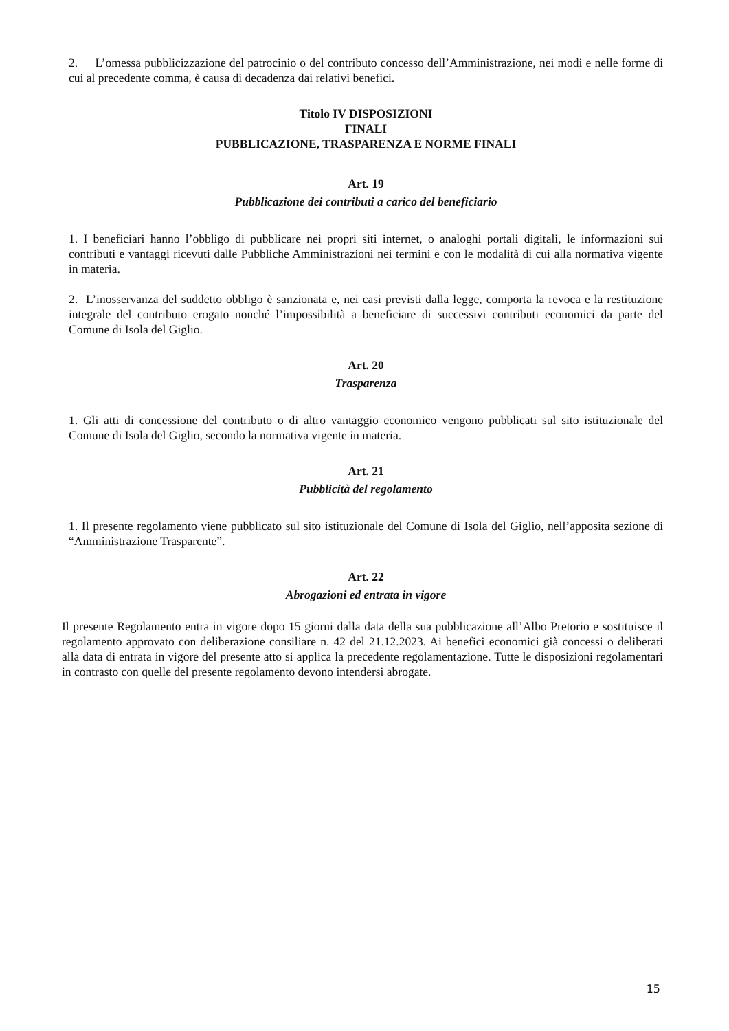2. L’omessa pubblicizzazione del patrocinio o del contributo concesso dell’Amministrazione, nei modi e nelle forme di cui al precedente comma, è causa di decadenza dai relativi benefici.
Titolo IV DISPOSIZIONI
FINALI
PUBBLICAZIONE, TRASPARENZA E NORME FINALI
Art. 19
Pubblicazione dei contributi a carico del beneficiario
1. I beneficiari hanno l’obbligo di pubblicare nei propri siti internet, o analoghi portali digitali, le informazioni sui contributi e vantaggi ricevuti dalle Pubbliche Amministrazioni nei termini e con le modalità di cui alla normativa vigente in materia.
2. L’inosservanza del suddetto obbligo è sanzionata e, nei casi previsti dalla legge, comporta la revoca e la restituzione integrale del contributo erogato nonché l’impossibilità a beneficiare di successivi contributi economici da parte del Comune di Isola del Giglio.
Art. 20
Trasparenza
1. Gli atti di concessione del contributo o di altro vantaggio economico vengono pubblicati sul sito istituzionale del Comune di Isola del Giglio, secondo la normativa vigente in materia.
Art. 21
Pubblicità del regolamento
1. Il presente regolamento viene pubblicato sul sito istituzionale del Comune di Isola del Giglio, nell’apposita sezione di “Amministrazione Trasparente”.
Art. 22
Abrogazioni ed entrata in vigore
Il presente Regolamento entra in vigore dopo 15 giorni dalla data della sua pubblicazione all’Albo Pretorio e sostituisce il regolamento approvato con deliberazione consiliare n. 42 del 21.12.2023. Ai benefici economici già concessi o deliberati alla data di entrata in vigore del presente atto si applica la precedente regolamentazione. Tutte le disposizioni regolamentari in contrasto con quelle del presente regolamento devono intendersi abrogate.
15